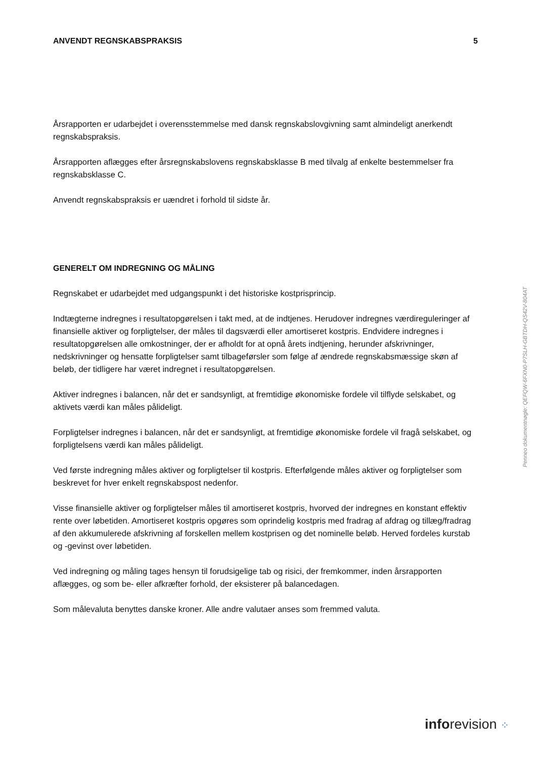ANVENDT REGNSKABSPRAKSIS 5
Årsrapporten er udarbejdet i overensstemmelse med dansk regnskabslovgivning samt almindeligt anerkendt regnskabspraksis.
Årsrapporten aflægges efter årsregnskabslovens regnskabsklasse B med tilvalg af enkelte bestem­melser fra regnskabsklasse C.
Anvendt regnskabspraksis er uændret i forhold til sidste år.
GENERELT OM INDREGNING OG MÅLING
Regnskabet er udarbejdet med udgangspunkt i det historiske kostprisprincip.
Indtægterne indregnes i resultatopgørelsen i takt med, at de indtjenes. Herudover indregnes værdireguleringer af finansielle aktiver og forpligtelser, der måles til dagsværdi eller amortiseret kostpris. Endvidere indregnes i resultatopgørelsen alle omkostninger, der er afholdt for at opnå årets indtjening, herunder afskrivninger, nedskrivninger og hensatte forpligtelser samt tilbage­førsler som følge af ændrede regnskabsmæssige skøn af beløb, der tidligere har været indregnet i resultatopgørelsen.
Aktiver indregnes i balancen, når det er sandsynligt, at fremtidige økonomiske fordele vil tilflyde selskabet, og aktivets værdi kan måles pålideligt.
Forpligtelser indregnes i balancen, når det er sandsynligt, at fremtidige økonomiske fordele vil fragå selskabet, og forpligtelsens værdi kan måles pålideligt.
Ved første indregning måles aktiver og forpligtelser til kostpris. Efterfølgende måles aktiver og forpligtelser som beskrevet for hver enkelt regnskabspost nedenfor.
Visse finansielle aktiver og forpligtelser måles til amortiseret kostpris, hvorved der indregnes en konstant effektiv rente over løbetiden. Amortiseret kostpris opgøres som oprindelig kostpris med fradrag af afdrag og tillæg/fradrag af den akkumulerede afskrivning af forskellen mellem kostprisen og det nominelle beløb. Herved fordeles kurstab og -gevinst over løbetiden.
Ved indregning og måling tages hensyn til forudsigelige tab og risici, der fremkommer, inden årsrapporten aflægges, og som be- eller afkræfter forhold, der eksisterer på balancedagen.
Som målevaluta benyttes danske kroner. Alle andre valutaer anses som fremmed valuta.
Penneo dokumentnøgle: QEFQW-6FXN0-P7SLH-GBTDH-QS42V-804AT
inforevision ⁘